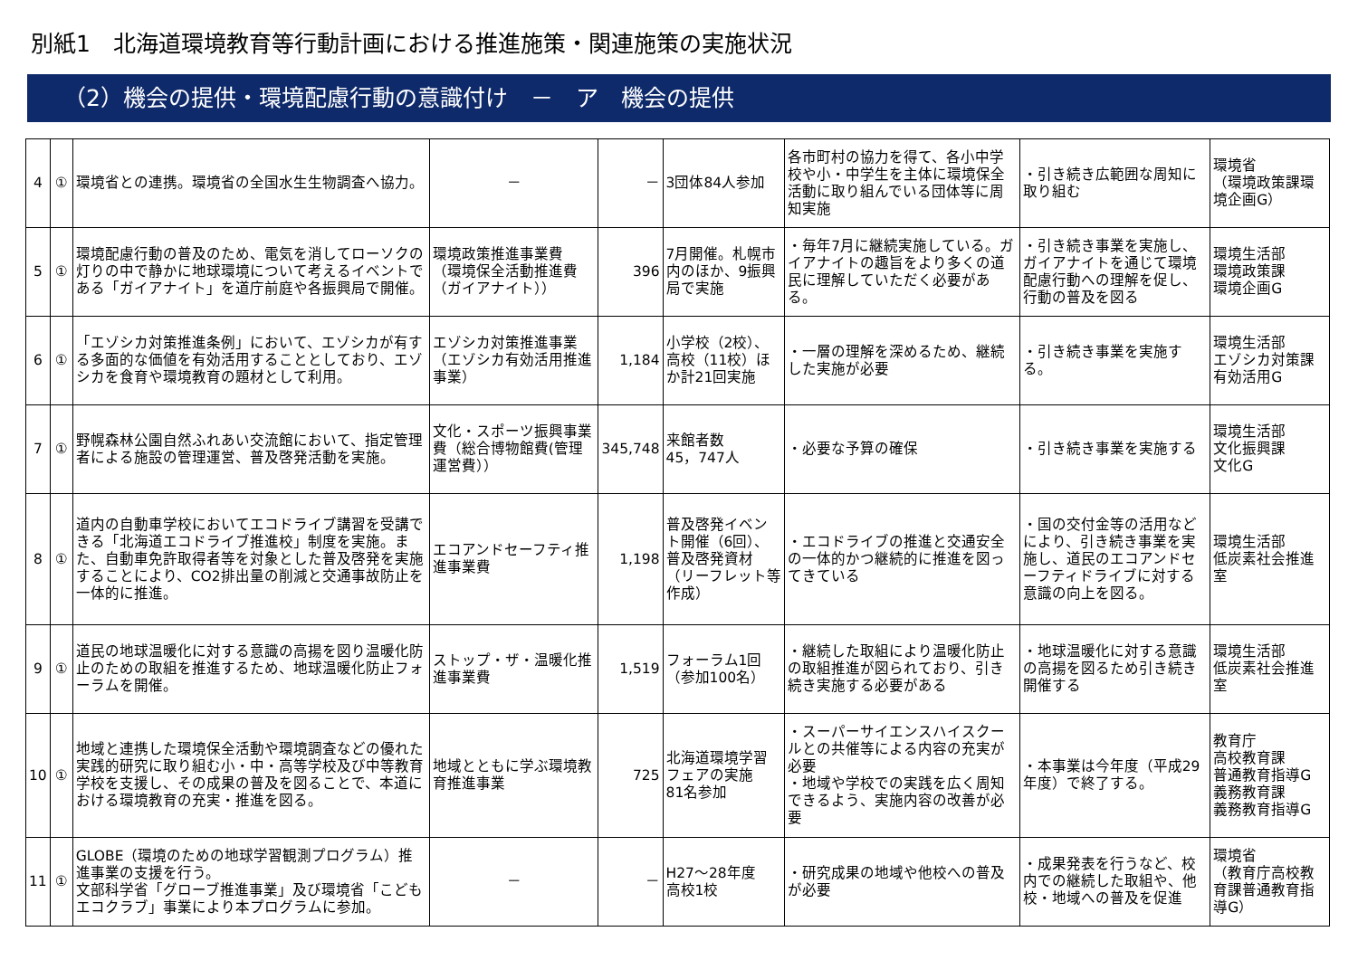別紙1　北海道環境教育等行動計画における推進施策・関連施策の実施状況
（2）機会の提供・環境配慮行動の意識付け　－　ア　機会の提供
| 4 | ① | 環境省との連携。環境省の全国水生生物調査へ協力。 | － | － | 3団体84人参加 | 各市町村の協力を得て、各小中学校や小・中学生を主体に環境保全活動に取り組んでいる団体等に周知実施 | ・引き続き広範囲な周知に取り組む | 環境省 （環境政策課環境企画G） |
| 5 | ① | 環境配慮行動の普及のため、電気を消してローソクの灯りの中で静かに地球環境について考えるイベントである「ガイアナイト」を道庁前庭や各振興局で開催。 | 環境政策推進事業費 （環境保全活動推進費（ガイアナイト）） | 396 | 7月開催。札幌市内のほか、9振興局で実施 | ・毎年7月に継続実施している。ガイアナイトの趣旨をより多くの道民に理解していただく必要がある。 | ・引き続き事業を実施し、ガイアナイトを通じて環境配慮行動への理解を促し、行動の普及を図る | 環境生活部 環境政策課 環境企画G |
| 6 | ① | 「エゾシカ対策推進条例」において、エゾシカが有する多面的な価値を有効活用することとしており、エゾシカを食育や環境教育の題材として利用。 | エゾシカ対策推進事業 （エゾシカ有効活用推進事業） | 1,184 | 小学校（2校）、高校（11校）ほか計21回実施 | ・一層の理解を深めるため、継続した実施が必要 | ・引き続き事業を実施する。 | 環境生活部 エゾシカ対策課 有効活用G |
| 7 | ① | 野幌森林公園自然ふれあい交流館において、指定管理者による施設の管理運営、普及啓発活動を実施。 | 文化・スポーツ振興事業費（総合博物館費(管理運営費）） | 345,748 | 来館者数 45，747人 | ・必要な予算の確保 | ・引き続き事業を実施する | 環境生活部 文化振興課 文化G |
| 8 | ① | 道内の自動車学校においてエコドライブ講習を受講できる「北海道エコドライブ推進校」制度を実施。また、自動車免許取得者等を対象とした普及啓発を実施することにより、CO2排出量の削減と交通事故防止を一体的に推進。 | エコアンドセーフティ推進事業費 | 1,198 | 普及啓発イベント開催（6回）、普及啓発資材（リーフレット等作成） | ・エコドライブの推進と交通安全の一体的かつ継続的に推進を図ってきている | ・国の交付金等の活用などにより、引き続き事業を実施し、道民のエコアンドセーフティドライブに対する意識の向上を図る。 | 環境生活部 低炭素社会推進室 |
| 9 | ① | 道民の地球温暖化に対する意識の高揚を図り温暖化防止のための取組を推進するため、地球温暖化防止フォーラムを開催。 | ストップ・ザ・温暖化推進事業費 | 1,519 | フォーラム1回 （参加100名） | ・継続した取組により温暖化防止の取組推進が図られており、引き続き実施する必要がある | ・地球温暖化に対する意識の高揚を図るため引き続き開催する | 環境生活部 低炭素社会推進室 |
| 10 | ① | 地域と連携した環境保全活動や環境調査などの優れた実践的研究に取り組む小・中・高等学校及び中等教育学校を支援し、その成果の普及を図ることで、本道における環境教育の充実・推進を図る。 | 地域とともに学ぶ環境教育推進事業 | 725 | 北海道環境学習フェアの実施 81名参加 | ・スーパーサイエンスハイスクールとの共催等による内容の充実が必要 ・地域や学校での実践を広く周知できるよう、実施内容の改善が必要 | ・本事業は今年度（平成29年度）で終了する。 | 教育庁 高校教育課 普通教育指導G 義務教育課 義務教育指導G |
| 11 | ① | GLOBE（環境のための地球学習観測プログラム）推進事業の支援を行う。 文部科学省「グローブ推進事業」及び環境省「こどもエコクラブ」事業により本プログラムに参加。 | － | － | H27～28年度 高校1校 | ・研究成果の地域や他校への普及が必要 | ・成果発表を行うなど、校内での継続した取組や、他校・地域への普及を促進 | 環境省 （教育庁高校教育課普通教育指導G） |